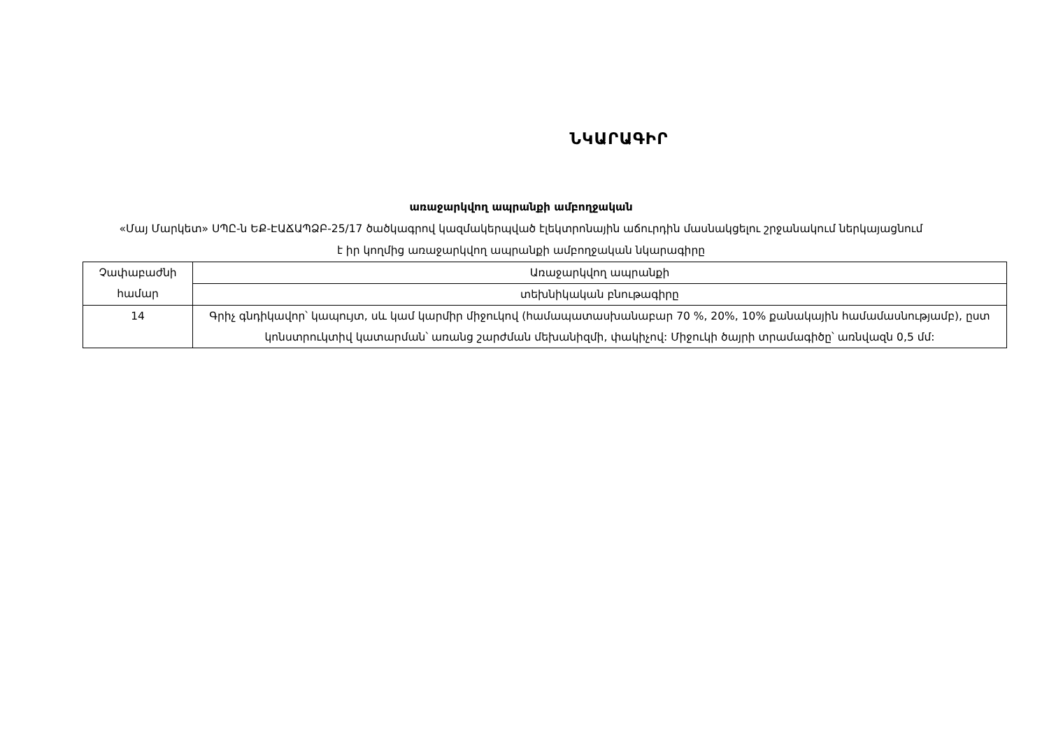ՆԿԱՐԱԳԻՐ
առաջարկվող ապրանքի ամբողջական
«Մայ Մարկետ» ՍՊԸ-ն ԵՔ-ԷԱՃԱՊՁԲ-25/17 ծածկագրով կազմակերպված էլեկտրոնային աճուրդին մասնակցելու շրջանակում ներկայացնում է իր կողմից առաջարկվող ապրանքի ամբողջական նկարագիրը
| Չափաբաժնի համար | Առաջարկվող ապրանքի |
| | տեխնիկական բնութագիրը |
| 14 | Գրիչ գնդիկավոր՝ կապույտ, սև կամ կարմիր միջուկով (համապատասխանաբար 70 %, 20%, 10% քանակային համամասնությամբ), ըստ կոնստրուկտիվ կատարման՝ առանց շարժման մեխանիզմի, փակիչով: Միջուկի ծայրի տրամագիծը՝ առնվազն 0,5 մմ: |